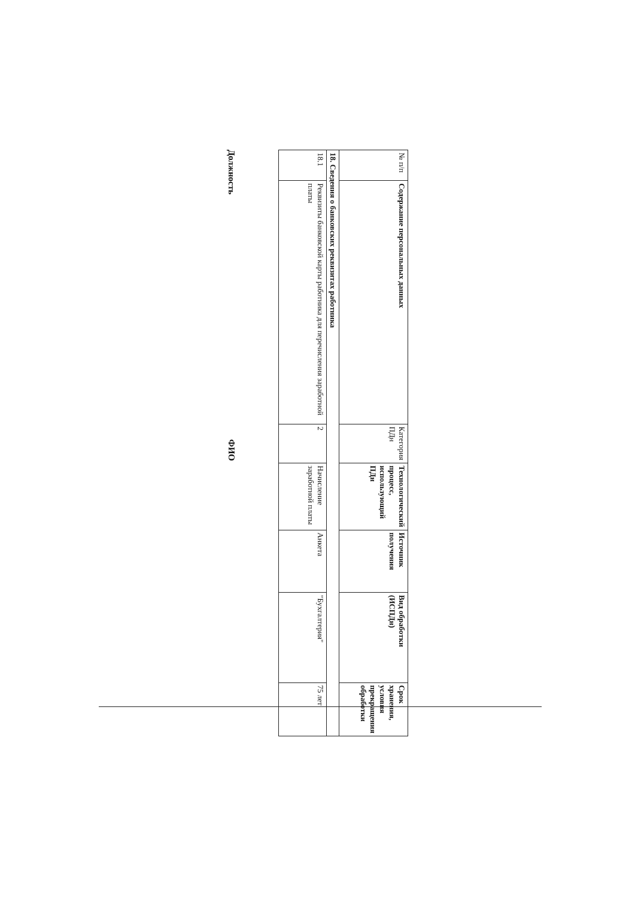| № п/п | Содержание персональных данных | Категория ПДн | Технологический процесс, использующий ПДн | Источник получения | Вид обработки (ИСПДн) | Срок хранения, условия прекращения обработки |
| --- | --- | --- | --- | --- | --- | --- |
| 18. Сведения о банковских реквизитах работника | | | | | | |
| 18.1 | Реквизиты банковской карты работника для перечисления заработной платы | 2 | Начисление заработной платы | Анкета | "Бухгалтерия" | 75 лет |
Должность ФИО